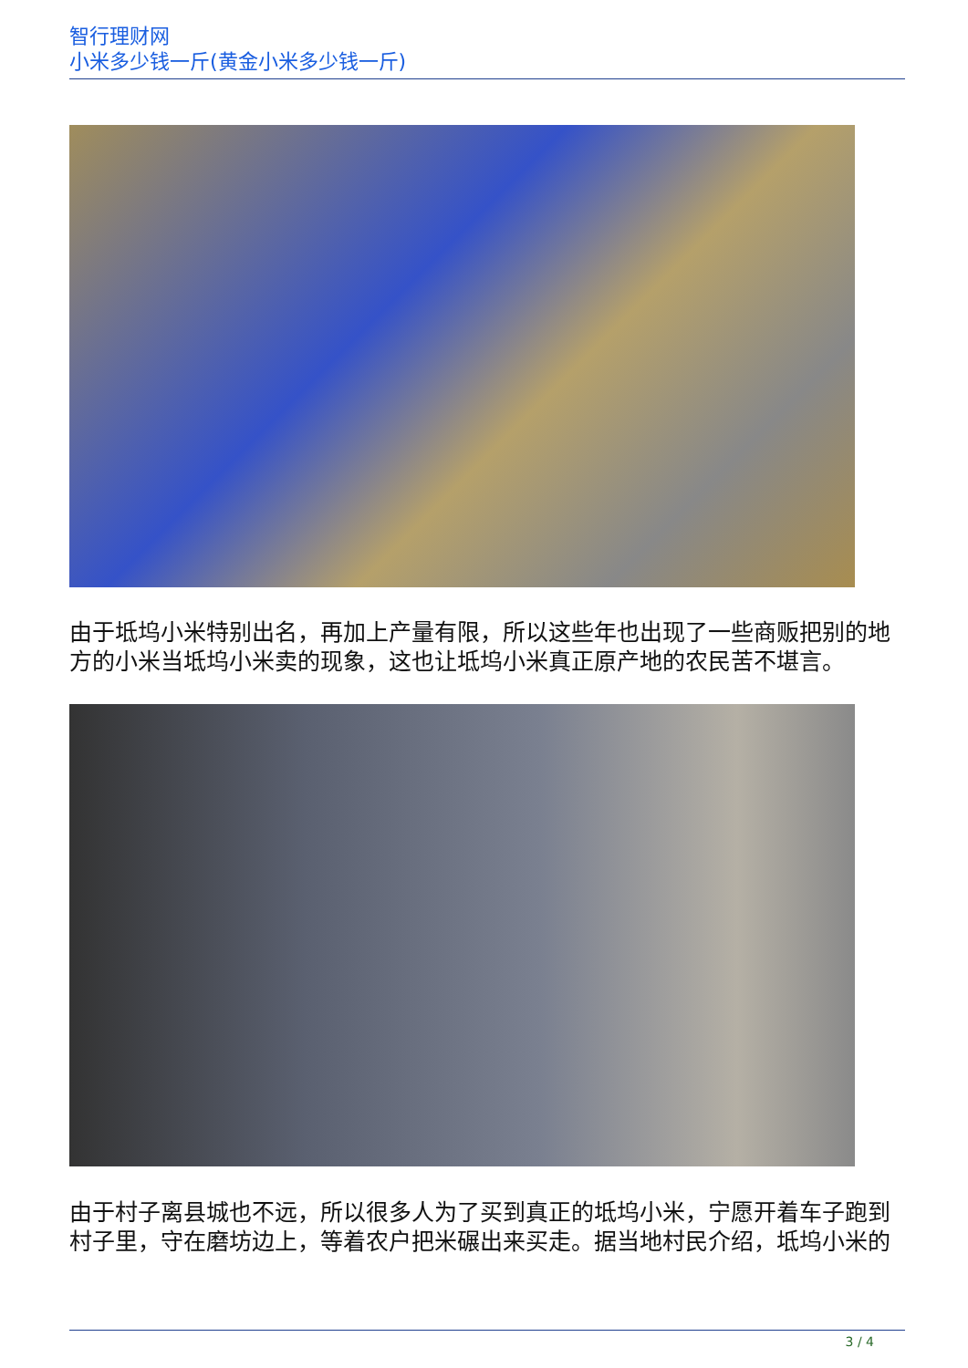智行理财网
小米多少钱一斤(黄金小米多少钱一斤)
由于坻坞小米特别出名，再加上产量有限，所以这些年也出现了一些商贩把别的地方的小米当坻坞小米卖的现象，这也让坻坞小米真正原产地的农民苦不堪言。
由于村子离县城也不远，所以很多人为了买到真正的坻坞小米，宁愿开着车子跑到村子里，守在磨坊边上，等着农户把米碾出来买走。据当地村民介绍，坻坞小米的
3 / 4